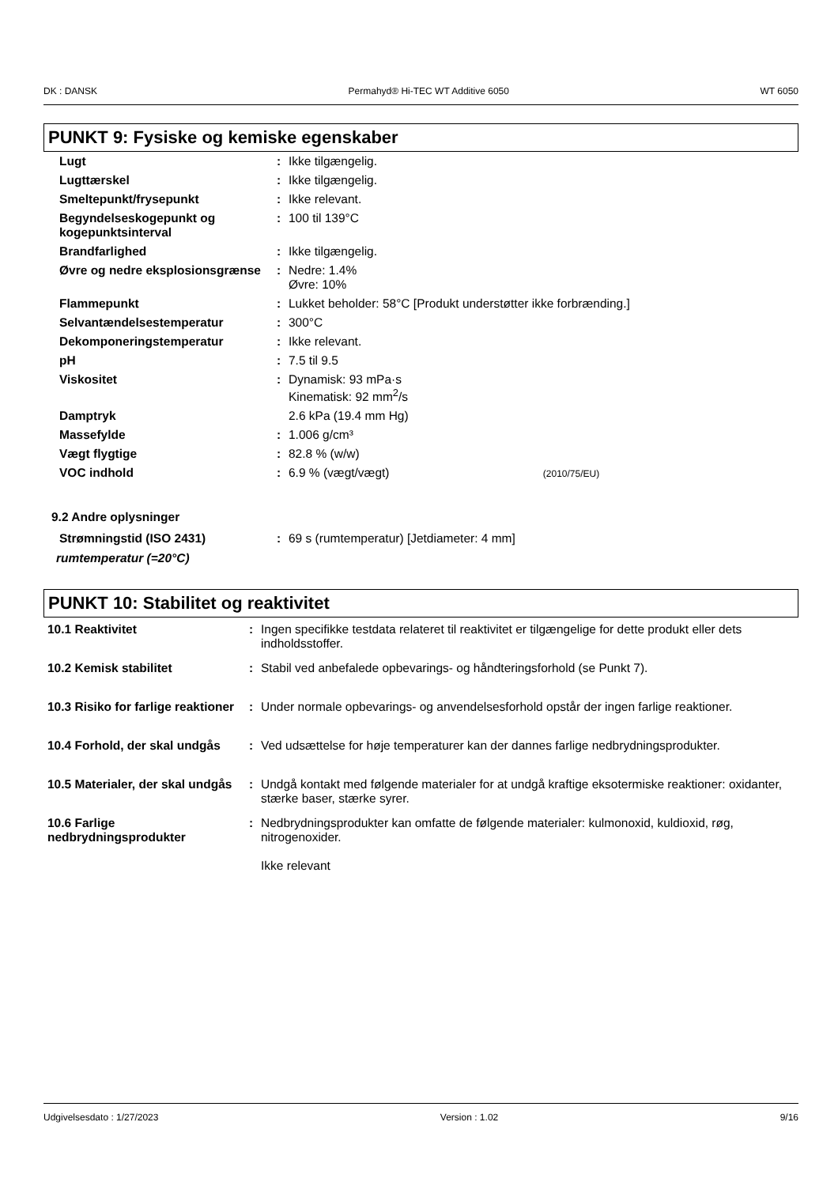DK : DANSK Permahyd® Hi-TEC WT Additive 6050 WT 6050
PUNKT 9: Fysiske og kemiske egenskaber
| Lugt | : | Ikke tilgængelig. |
| Lugttærskel | : | Ikke tilgængelig. |
| Smeltepunkt/frysepunkt | : | Ikke relevant. |
| Begyndelseskogepunkt og kogepunktsinterval | : | 100 til 139°C |
| Brandfarlighed | : | Ikke tilgængelig. |
| Øvre og nedre eksplosionsgrænse | : | Nedre: 1.4% Øvre: 10% |
| Flammepunkt | : | Lukket beholder: 58°C [Produkt understøtter ikke forbrænding.] |
| Selvantændelsestemperatur | : | 300°C |
| Dekomponeringstemperatur | : | Ikke relevant. |
| pH | : | 7.5 til 9.5 |
| Viskositet | : | Dynamisk: 93 mPa·s Kinematisk: 92 mm<sup>2</sup>/s |
| Damptryk | | 2.6 kPa (19.4 mm Hg) |
| Massefylde | : | 1.006 g/cm³ |
| Vægt flygtige | : | 82.8 % (w/w) |
| VOC indhold | : | 6.9 % (vægt/vægt) (2010/75/EU) |
9.2 Andre oplysninger
| Strømningstid (ISO 2431) | : | 69 s (rumtemperatur) [Jetdiameter: 4 mm] |
rumtemperatur (=20°C)
PUNKT 10: Stabilitet og reaktivitet
| 10.1 Reaktivitet | : | Ingen specifikke testdata relateret til reaktivitet er tilgængelige for dette produkt eller dets indholdsstoffer. |
| 10.2 Kemisk stabilitet | : | Stabil ved anbefalede opbevarings- og håndteringsforhold (se Punkt 7). |
| 10.3 Risiko for farlige reaktioner | : | Under normale opbevarings- og anvendelsesforhold opstår der ingen farlige reaktioner. |
| 10.4 Forhold, der skal undgås | : | Ved udsættelse for høje temperaturer kan der dannes farlige nedbrydningsprodukter. |
| 10.5 Materialer, der skal undgås | : | Undgå kontakt med følgende materialer for at undgå kraftige eksotermiske reaktioner: oxidanter, stærke baser, stærke syrer. |
| 10.6 Farlige nedbrydningsprodukter | : | Nedbrydningsprodukter kan omfatte de følgende materialer: kulmonoxid, kuldioxid, røg, nitrogenoxider. Ikke relevant |
Udgivelsesdato : 1/27/2023 Version : 1.02 9/16